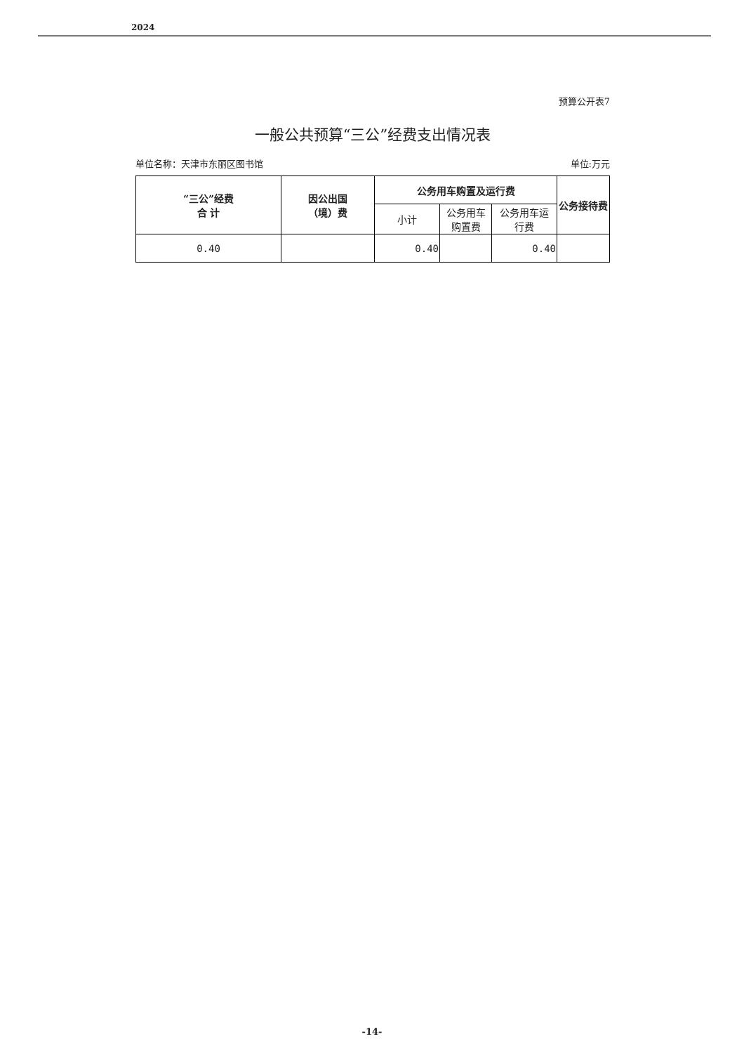2024
预算公开表7
一般公共预算“三公”经费支出情况表
单位名称：天津市东丽区图书馆 单位:万元
| “三公”经费 合 计 | 因公出国 （境）费 | 公务用车购置及运行费 | | | 公务接待费 |
| --- | --- | --- | --- | --- | --- |
| | | 小计 | 公务用车 购置费 | 公务用车运 行费 | |
| 0.40 | | 0.40 | | 0.40 | |
-14-